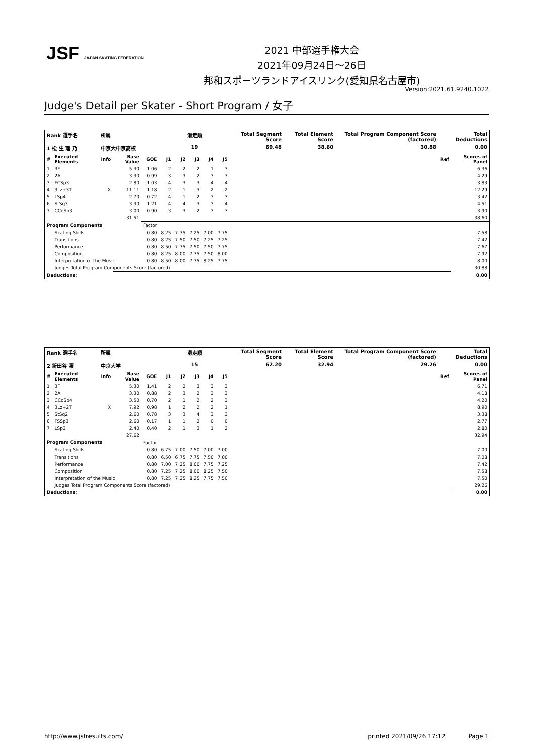JSF JAPAN SKATING FEDERATION
2021 中部選手権大会
2021年09月24日～26日
邦和スポーツランドアイスリンク(愛知県名古屋市)
Version:2021.61.9240.1022
Judge's Detail per Skater - Short Program / 女子
| Rank 選手名 | | 所属 | | | 滑走順 | | | | | Total Segment Score | Total Element Score | Total Program Component Score (factored) | Total Deductions | |
| --- | --- | --- | --- | --- | --- | --- | --- | --- | --- | --- | --- | --- | --- | --- |
| 1 松 生 理 乃 | | 中京大中京高校 | | | 19 | | | | | 69.48 | 38.60 | 30.88 | 0.00 | |
| # | Executed Elements | Info | Base Value | GOE | J1 | J2 | J3 | J4 | J5 | | | | Ref | Scores of Panel |
| 1 | 3F | | 5.30 | 1.06 | 2 | 2 | 2 | 1 | 3 | | | | | 6.36 |
| 2 | 2A | | 3.30 | 0.99 | 3 | 3 | 2 | 3 | 3 | | | | | 4.29 |
| 3 | FCSp3 | | 2.80 | 1.03 | 4 | 3 | 3 | 4 | 4 | | | | | 3.83 |
| 4 | 3Lz+3T | X | 11.11 | 1.18 | 2 | 1 | 3 | 2 | 2 | | | | | 12.29 |
| 5 | LSp4 | | 2.70 | 0.72 | 4 | 1 | 2 | 3 | 3 | | | | | 3.42 |
| 6 | StSq3 | | 3.30 | 1.21 | 4 | 4 | 3 | 3 | 4 | | | | | 4.51 |
| 7 | CCoSp3 | | 3.00 | 0.90 | 3 | 3 | 2 | 3 | 3 | | | | | 3.90 |
| | | | 31.51 | | | | | | | | | | | 38.60 |
| Program Components | | | | Factor | | | | | | | | | | |
| | Skating Skills | | | 0.80 | 8.25 | 7.75 | 7.25 | 7.00 | 7.75 | | | | | 7.58 |
| | Transitions | | | 0.80 | 8.25 | 7.50 | 7.50 | 7.25 | 7.25 | | | | | 7.42 |
| | Performance | | | 0.80 | 8.50 | 7.75 | 7.50 | 7.50 | 7.75 | | | | | 7.67 |
| | Composition | | | 0.80 | 8.25 | 8.00 | 7.75 | 7.50 | 8.00 | | | | | 7.92 |
| | Interpretation of the Music | | | 0.80 | 8.50 | 8.00 | 7.75 | 8.25 | 7.75 | | | | | 8.00 |
| | Judges Total Program Components Score (factored) | | | | | | | | | | | | | 30.88 |
| Deductions: | | | | | | | | | | | | | | 0.00 |
| Rank 選手名 | | 所属 | | | 滑走順 | | | | | Total Segment Score | Total Element Score | Total Program Component Score (factored) | Total Deductions | |
| --- | --- | --- | --- | --- | --- | --- | --- | --- | --- | --- | --- | --- | --- | --- |
| 2 新田谷 凜 | | 中京大学 | | | 15 | | | | | 62.20 | 32.94 | 29.26 | 0.00 | |
| # | Executed Elements | Info | Base Value | GOE | J1 | J2 | J3 | J4 | J5 | | | | Ref | Scores of Panel |
| 1 | 3F | | 5.30 | 1.41 | 2 | 2 | 3 | 3 | 3 | | | | | 6.71 |
| 2 | 2A | | 3.30 | 0.88 | 2 | 3 | 2 | 3 | 3 | | | | | 4.18 |
| 3 | CCoSp4 | | 3.50 | 0.70 | 2 | 1 | 2 | 2 | 3 | | | | | 4.20 |
| 4 | 3Lz+2T | X | 7.92 | 0.98 | 1 | 2 | 2 | 2 | 1 | | | | | 8.90 |
| 5 | StSq2 | | 2.60 | 0.78 | 3 | 3 | 4 | 3 | 3 | | | | | 3.38 |
| 6 | FSSp3 | | 2.60 | 0.17 | 1 | 1 | 2 | 0 | 0 | | | | | 2.77 |
| 7 | LSp3 | | 2.40 | 0.40 | 2 | 1 | 3 | 1 | 2 | | | | | 2.80 |
| | | | 27.62 | | | | | | | | | | | 32.94 |
| Program Components | | | | Factor | | | | | | | | | | |
| | Skating Skills | | | 0.80 | 6.75 | 7.00 | 7.50 | 7.00 | 7.00 | | | | | 7.00 |
| | Transitions | | | 0.80 | 6.50 | 6.75 | 7.75 | 7.50 | 7.00 | | | | | 7.08 |
| | Performance | | | 0.80 | 7.00 | 7.25 | 8.00 | 7.75 | 7.25 | | | | | 7.42 |
| | Composition | | | 0.80 | 7.25 | 7.25 | 8.00 | 8.25 | 7.50 | | | | | 7.58 |
| | Interpretation of the Music | | | 0.80 | 7.25 | 7.25 | 8.25 | 7.75 | 7.50 | | | | | 7.50 |
| | Judges Total Program Components Score (factored) | | | | | | | | | | | | | 29.26 |
| Deductions: | | | | | | | | | | | | | | 0.00 |
http://www.jsfresults.com/ printed 2021/09/26 17:12 Page 1